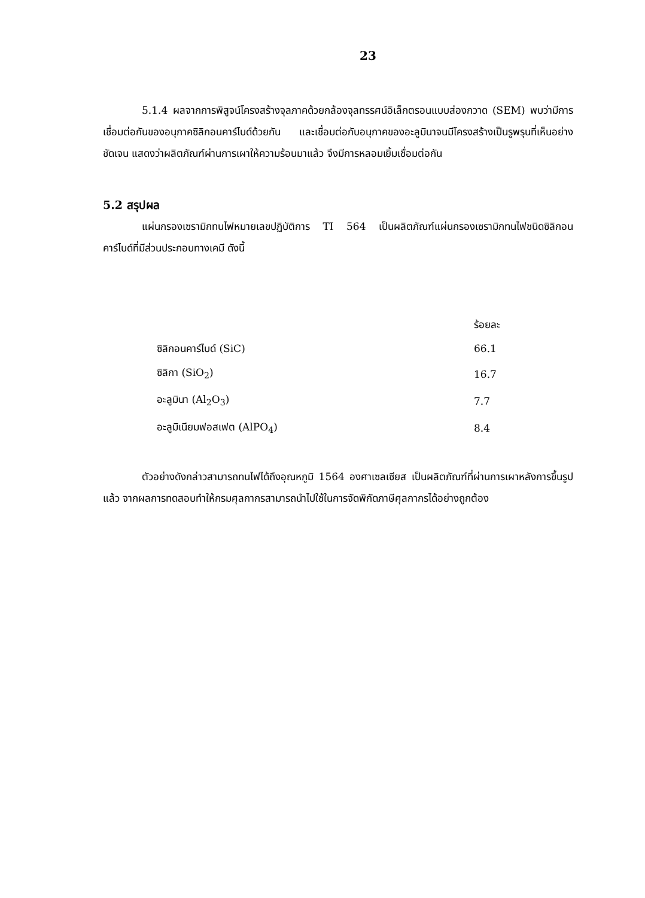23
5.1.4 ผลจากการพิสูจน์โครงสร้างจุลภาคด้วยกล้องจุลทรรศน์อิเล็กตรอนแบบส่องกวาด (SEM) พบว่ามีการเชื่อมต่อกันของอนุภาคซิลิกอนคาร์ไบด์ด้วยกัน และเชื่อมต่อกับอนุภาคของอะลูมินาจนมีโครงสร้างเป็นรูพรุนที่เห็นอย่างชัดเจน แสดงว่าผลิตภัณฑ์ผ่านการเผาให้ความร้อนมาแล้ว จึงมีการหลอมเยิ้มเชื่อมต่อกัน
5.2 สรุปผล
แผ่นกรองเซรามิกทนไฟหมายเลขปฏิบัติการ TI 564 เป็นผลิตภัณฑ์แผ่นกรองเซรามิกทนไฟชนิดซิลิกอนคาร์ไบด์ที่มีส่วนประกอบทางเคมี ดังนี้
| | ร้อยละ |
| --- | --- |
| ซิลิกอนคาร์ไบด์ (SiC) | 66.1 |
| ซิลิกา (SiO<sub>2</sub>) | 16.7 |
| อะลูมินา (Al<sub>2</sub>O<sub>3</sub>) | 7.7 |
| อะลูมิเนียมฟอสเฟต (AlPO<sub>4</sub>) | 8.4 |
ตัวอย่างดังกล่าวสามารถทนไฟได้ถึงอุณหภูมิ 1564 องศาเซลเซียส เป็นผลิตภัณฑ์ที่ผ่านการเผาหลังการขึ้นรูปแล้ว จากผลการทดสอบทำให้กรมศุลกากรสามารถนำไปใช้ในการจัดพิกัดภาษีศุลกากรได้อย่างถูกต้อง